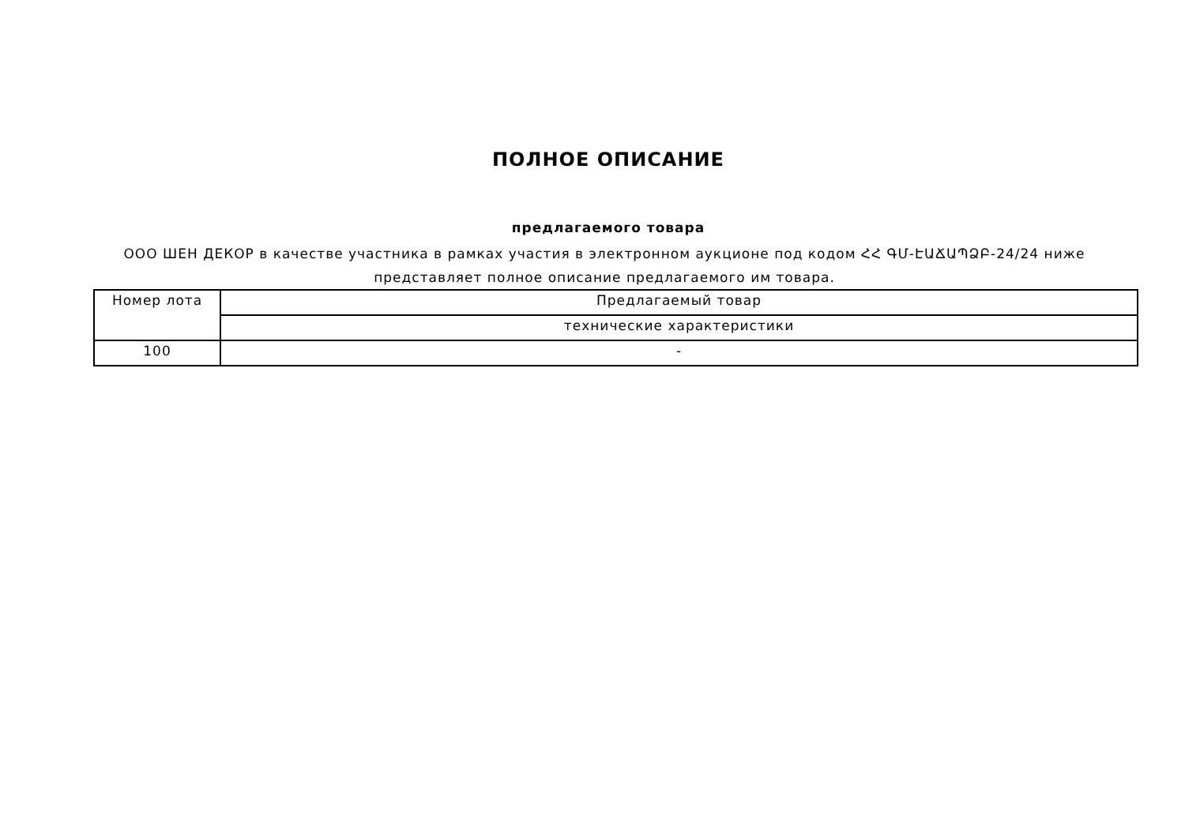ПОЛНОЕ ОПИСАНИЕ
предлагаемого товара
ООО ШЕН ДЕКОР в качестве участника в рамках участия в электронном аукционе под кодом ՀՀ ԳՄ-ԷԱՃԱՊՁԲ-24/24 ниже представляет полное описание предлагаемого им товара.
| Номер лота | Предлагаемый товар |
| | технические характеристики |
| 100 | - |